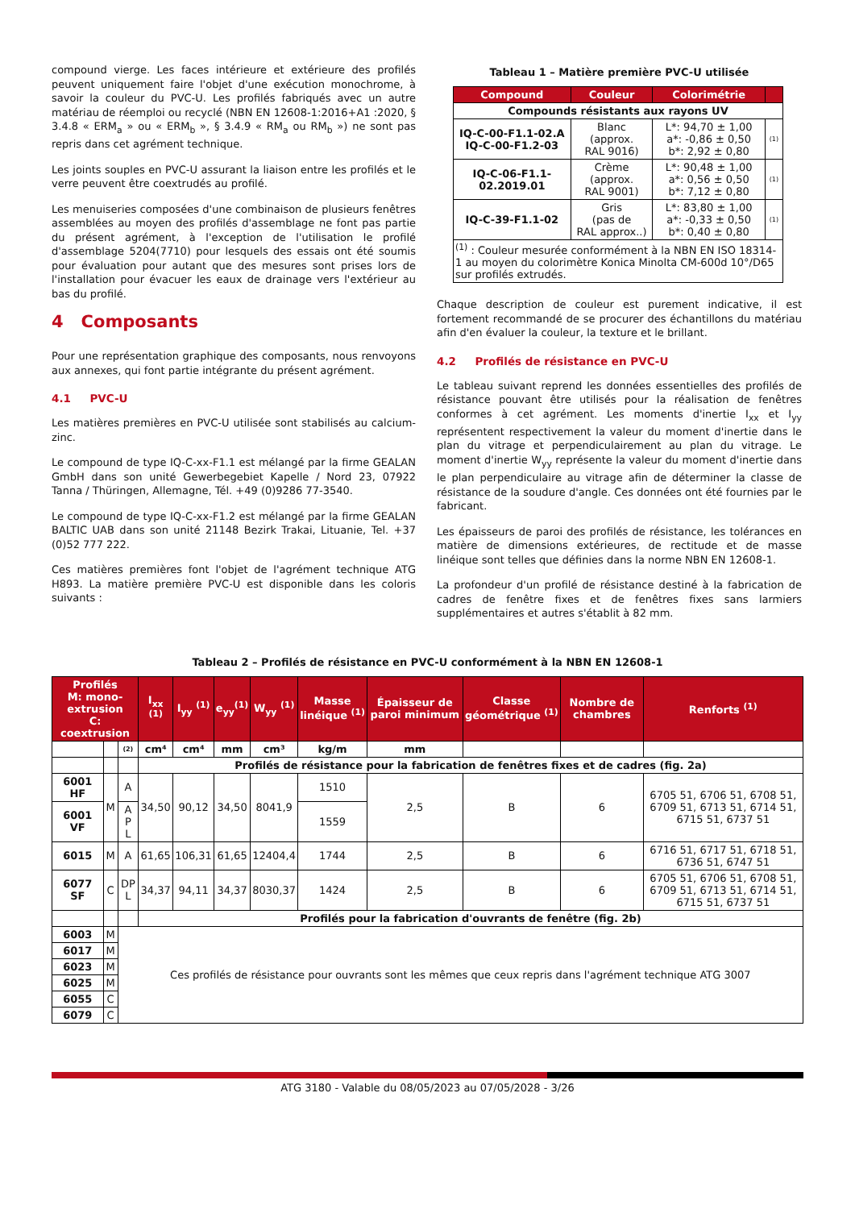compound vierge. Les faces intérieure et extérieure des profilés peuvent uniquement faire l'objet d'une exécution monochrome, à savoir la couleur du PVC-U. Les profilés fabriqués avec un autre matériau de réemploi ou recyclé (NBN EN 12608-1:2016+A1 :2020, § 3.4.8 « ERM<sub>a</sub> » ou « ERM<sub>b</sub> », § 3.4.9 « RM<sub>a</sub> ou RM<sub>b</sub> ») ne sont pas repris dans cet agrément technique.
Les joints souples en PVC-U assurant la liaison entre les profilés et le verre peuvent être coextrudés au profilé.
Les menuiseries composées d'une combinaison de plusieurs fenêtres assemblées au moyen des profilés d'assemblage ne font pas partie du présent agrément, à l'exception de l'utilisation le profilé d'assemblage 5204(7710) pour lesquels des essais ont été soumis pour évaluation pour autant que des mesures sont prises lors de l'installation pour évacuer les eaux de drainage vers l'extérieur au bas du profilé.
4 Composants
Pour une représentation graphique des composants, nous renvoyons aux annexes, qui font partie intégrante du présent agrément.
4.1 PVC-U
Les matières premières en PVC-U utilisée sont stabilisés au calcium-zinc.
Le compound de type IQ-C-xx-F1.1 est mélangé par la firme GEALAN GmbH dans son unité Gewerbegebiet Kapelle / Nord 23, 07922 Tanna / Thüringen, Allemagne, Tél. +49 (0)9286 77-3540.
Le compound de type IQ-C-xx-F1.2 est mélangé par la firme GEALAN BALTIC UAB dans son unité 21148 Bezirk Trakai, Lituanie, Tel. +37 (0)52 777 222.
Ces matières premières font l'objet de l'agrément technique ATG H893. La matière première PVC-U est disponible dans les coloris suivants :
Tableau 1 – Matière première PVC-U utilisée
| Compound | Couleur | Colorimétrie | |
| --- | --- | --- | --- |
| Compounds résistants aux rayons UV | | | |
| IQ-C-00-F1.1-02.A IQ-C-00-F1.2-03 | Blanc (approx. RAL 9016) | L*: 94,70 ± 1,00 a*: -0,86 ± 0,50 b*: 2,92 ± 0,80 | (1) |
| IQ-C-06-F1.1- 02.2019.01 | Crème (approx. RAL 9001) | L*: 90,48 ± 1,00 a*: 0,56 ± 0,50 b*: 7,12 ± 0,80 | (1) |
| IQ-C-39-F1.1-02 | Gris (pas de RAL approx..) | L*: 83,80 ± 1,00 a*: -0,33 ± 0,50 b*: 0,40 ± 0,80 | (1) |
| <sup>(1)</sup> : Couleur mesurée conformément à la NBN EN ISO 18314-1 au moyen du colorimètre Konica Minolta CM-600d 10°/D65 sur profilés extrudés. | | | |
Chaque description de couleur est purement indicative, il est fortement recommandé de se procurer des échantillons du matériau afin d'en évaluer la couleur, la texture et le brillant.
4.2 Profilés de résistance en PVC-U
Le tableau suivant reprend les données essentielles des profilés de résistance pouvant être utilisés pour la réalisation de fenêtres conformes à cet agrément. Les moments d'inertie I<sub>xx</sub> et I<sub>yy</sub> représentent respectivement la valeur du moment d'inertie dans le plan du vitrage et perpendiculairement au plan du vitrage. Le moment d'inertie W<sub>yy</sub> représente la valeur du moment d'inertie dans le plan perpendiculaire au vitrage afin de déterminer la classe de résistance de la soudure d'angle. Ces données ont été fournies par le fabricant.
Les épaisseurs de paroi des profilés de résistance, les tolérances en matière de dimensions extérieures, de rectitude et de masse linéique sont telles que définies dans la norme NBN EN 12608-1.
La profondeur d'un profilé de résistance destiné à la fabrication de cadres de fenêtre fixes et de fenêtres fixes sans larmiers supplémentaires et autres s'établit à 82 mm.
Tableau 2 – Profilés de résistance en PVC-U conformément à la NBN EN 12608-1
| Profilés M: mono-extrusion C: coextrusion | | | I<sub>xx</sub> <sup>(1)</sup> | I<sub>yy</sub> <sup>(1)</sup> | e<sub>yy</sub><sup>(1)</sup> | W<sub>yy</sub> <sup>(1)</sup> | Masse linéique <sup>(1)</sup> | Épaisseur de paroi minimum | Classe géométrique <sup>(1)</sup> | Nombre de chambres | Renforts <sup>(1)</sup> |
| --- | --- | --- | --- | --- | --- | --- | --- | --- | --- | --- | --- |
| | | (2) | cm⁴ | cm⁴ | mm | cm³ | kg/m | mm | | | |
| | | | Profilés de résistance pour la fabrication de fenêtres fixes et de cadres (fig. 2a) | | | | | | | | |
| 6001 HF | M | A | 34,50 | 90,12 | 34,50 | 8041,9 | 1510 | 2,5 | B | 6 | 6705 51, 6706 51, 6708 51, 6709 51, 6713 51, 6714 51, 6715 51, 6737 51 |
| 6001 VF | | A P L | | | | | 1559 | | | | |
| 6015 | M | A | 61,65 | 106,31 | 61,65 | 12404,4 | 1744 | 2,5 | B | 6 | 6716 51, 6717 51, 6718 51, 6736 51, 6747 51 |
| 6077 SF | C | DP L | 34,37 | 94,11 | 34,37 | 8030,37 | 1424 | 2,5 | B | 6 | 6705 51, 6706 51, 6708 51, 6709 51, 6713 51, 6714 51, 6715 51, 6737 51 |
| | | | Profilés pour la fabrication d'ouvrants de fenêtre (fig. 2b) | | | | | | | | |
| 6003 | M | Ces profilés de résistance pour ouvrants sont les mêmes que ceux repris dans l'agrément technique ATG 3007 | | | | | | | | | |
| 6017 | M | | | | | | | | | | |
| 6023 | M | | | | | | | | | | |
| 6025 | M | | | | | | | | | | |
| 6055 | C | | | | | | | | | | |
| 6079 | C | | | | | | | | | | |
ATG 3180 - Valable du 08/05/2023 au 07/05/2028 - 3/26